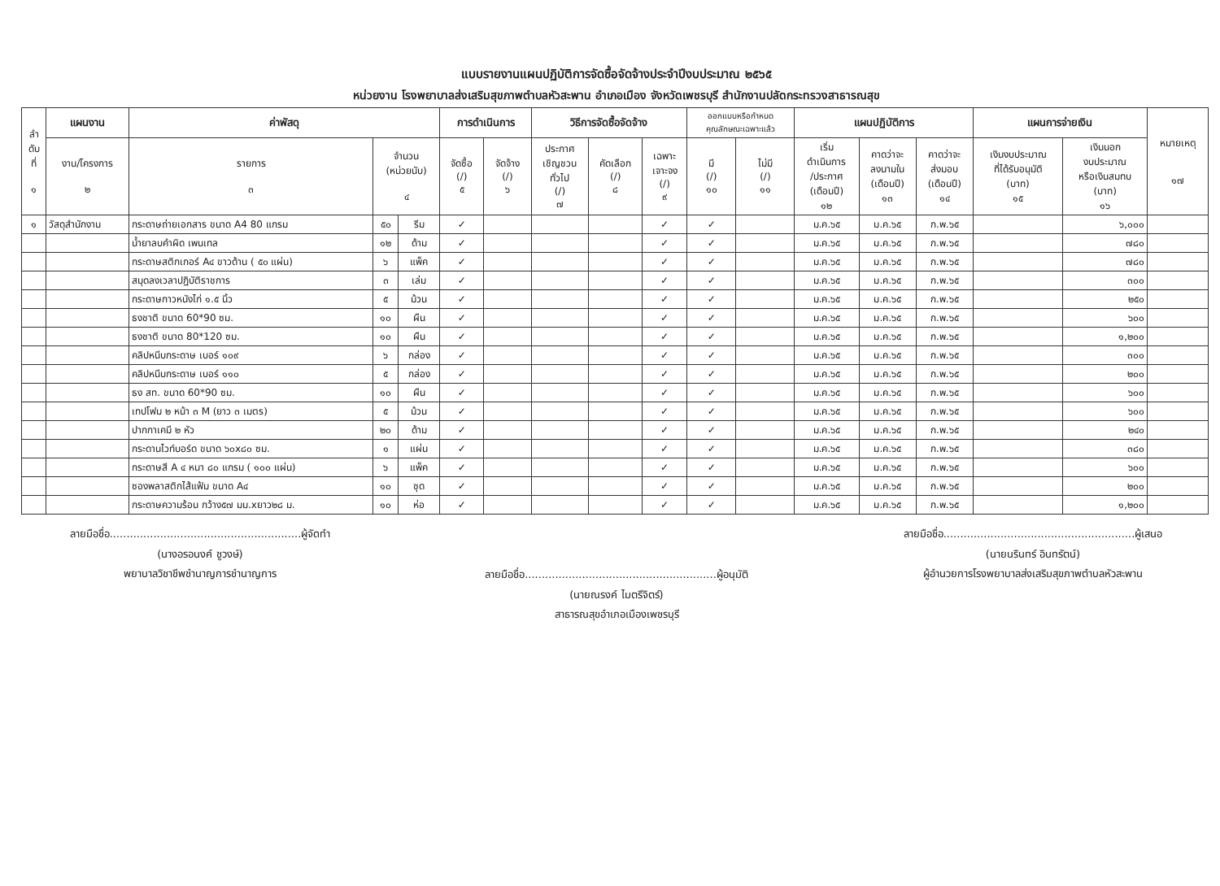แบบรายงานแผนปฏิบัติการจัดซื้อจัดจ้างประจำปีงบประมาณ ๒๕๖๕
หน่วยงาน โรงพยาบาลส่งเสริมสุขภาพตำบลหัวสะพาน อำเภอเมือง จังหวัดเพชรบุรี สำนักงานปลัดกระทรวงสาธารณสุข
| ลำ ดับ ที่ ๑ | แผนงาน | ค่าพัสดุ | | | การดำเนินการ | | วิธีการจัดซื้อจัดจ้าง | | | ออกแบบหรือกำหนด คุณลักษณะเฉพาะแล้ว | | แผนปฏิบัติการ | | | แผนการจ่ายเงิน | | หมายเหตุ ๑๗ |
| --- | --- | --- | --- | --- | --- | --- | --- | --- | --- | --- | --- | --- | --- | --- | --- | --- | --- |
| | งาน/โครงการ ๒ | รายการ ๓ | จำนวน (หน่วยนับ) ๔ | | จัดซื้อ (/) ๕ | จัดจ้าง (/) ๖ | ประกาศ เชิญชวน ทั่วไป (/) ๗ | คัดเลือก (/) ๘ | เฉพาะ เจาะจง (/) ๙ | มี (/) ๑๐ | ไม่มี (/) ๑๑ | เริ่ม ดำเนินการ /ประกาศ (เดือนปี) ๑๒ | คาดว่าจะ ลงนามใน (เดือนปี) ๑๓ | คาดว่าจะ ส่งมอบ (เดือนปี) ๑๔ | เงินงบประมาณ ที่ได้รับอนุมัติ (บาท) ๑๕ | เงินนอก งบประมาณ หรือเงินสมทบ (บาท) ๑๖ | |
| ๑ | วัสดุสำนักงาน | กระดาษถ่ายเอกสาร ขนาด A4 80 แกรม | ๕๐ | รีม | ✓ | | | | ✓ | ✓ | | ม.ค.๖๕ | ม.ค.๖๕ | ก.พ.๖๕ | | ๖,๐๐๐ | |
| | | น้ำยาลบคำผิด เพนเทล | ๑๒ | ด้าม | ✓ | | | | ✓ | ✓ | | ม.ค.๖๕ | ม.ค.๖๕ | ก.พ.๖๕ | | ๗๘๐ | |
| | | กระดาษสติกเกอร์ A๔ ขาวด้าน ( ๕๐ แผ่น) | ๖ | แพ็ค | ✓ | | | | ✓ | ✓ | | ม.ค.๖๕ | ม.ค.๖๕ | ก.พ.๖๕ | | ๗๘๐ | |
| | | สมุดลงเวลาปฏิบัติราชการ | ๓ | เล่ม | ✓ | | | | ✓ | ✓ | | ม.ค.๖๕ | ม.ค.๖๕ | ก.พ.๖๕ | | ๓๐๐ | |
| | | กระดาษกาวหนังไก่ ๑.๕ นิ้ว | ๕ | ม้วน | ✓ | | | | ✓ | ✓ | | ม.ค.๖๕ | ม.ค.๖๕ | ก.พ.๖๕ | | ๒๕๐ | |
| | | ธงชาติ ขนาด 60*90 ซม. | ๑๐ | ผืน | ✓ | | | | ✓ | ✓ | | ม.ค.๖๕ | ม.ค.๖๕ | ก.พ.๖๕ | | ๖๐๐ | |
| | | ธงชาติ ขนาด 80*120 ซม. | ๑๐ | ผืน | ✓ | | | | ✓ | ✓ | | ม.ค.๖๕ | ม.ค.๖๕ | ก.พ.๖๕ | | ๑,๒๐๐ | |
| | | คลิปหนีบกระดาษ เบอร์ ๑๐๙ | ๖ | กล่อง | ✓ | | | | ✓ | ✓ | | ม.ค.๖๕ | ม.ค.๖๕ | ก.พ.๖๕ | | ๓๐๐ | |
| | | คลิปหนีบกระดาษ เบอร์ ๑๑๐ | ๕ | กล่อง | ✓ | | | | ✓ | ✓ | | ม.ค.๖๕ | ม.ค.๖๕ | ก.พ.๖๕ | | ๒๐๐ | |
| | | ธง สท. ขนาด 60*90 ซม. | ๑๐ | ผืน | ✓ | | | | ✓ | ✓ | | ม.ค.๖๕ | ม.ค.๖๕ | ก.พ.๖๕ | | ๖๐๐ | |
| | | เทปโฟม ๒ หน้า ๓ M (ยาว ๓ เมตร) | ๕ | ม้วน | ✓ | | | | ✓ | ✓ | | ม.ค.๖๕ | ม.ค.๖๕ | ก.พ.๖๕ | | ๖๐๐ | |
| | | ปากกาเคมี ๒ หัว | ๒๐ | ด้าม | ✓ | | | | ✓ | ✓ | | ม.ค.๖๕ | ม.ค.๖๕ | ก.พ.๖๕ | | ๒๔๐ | |
| | | กระดานไวท์บอร์ด ขนาด ๖๐x๘๐ ซม. | ๑ | แผ่น | ✓ | | | | ✓ | ✓ | | ม.ค.๖๕ | ม.ค.๖๕ | ก.พ.๖๕ | | ๓๘๐ | |
| | | กระดาษสี A ๔ หนา ๘๐ แกรม ( ๑๐๐ แผ่น) | ๖ | แพ็ค | ✓ | | | | ✓ | ✓ | | ม.ค.๖๕ | ม.ค.๖๕ | ก.พ.๖๕ | | ๖๐๐ | |
| | | ซองพลาสติกไส้แฟ้ม ขนาด A๔ | ๑๐ | ชุด | ✓ | | | | ✓ | ✓ | | ม.ค.๖๕ | ม.ค.๖๕ | ก.พ.๖๕ | | ๒๐๐ | |
| | | กระดาษความร้อน กว้าง๕๗ มม.xยาว๒๘ ม. | ๑๐ | ห่อ | ✓ | | | | ✓ | ✓ | | ม.ค.๖๕ | ม.ค.๖๕ | ก.พ.๖๕ | | ๑,๒๐๐ | |
ลายมือชื่อ.........................................................ผู้จัดทำ
(นางอรอนงค์ ชูวงษ์)
พยาบาลวิชาชีพชำนาญการชำนาญการ
ลายมือชื่อ.........................................................ผู้อนุมัติ
(นายณรงค์ ไมตรีจิตร์)
สาธารณสุขอำเภอเมืองเพชรบุรี
ลายมือชื่อ.........................................................ผู้เสนอ
(นายนรินทร์ อินทรัตน์)
ผู้อำนวยการโรงพยาบาลส่งเสริมสุขภาพตำบลหัวสะพาน